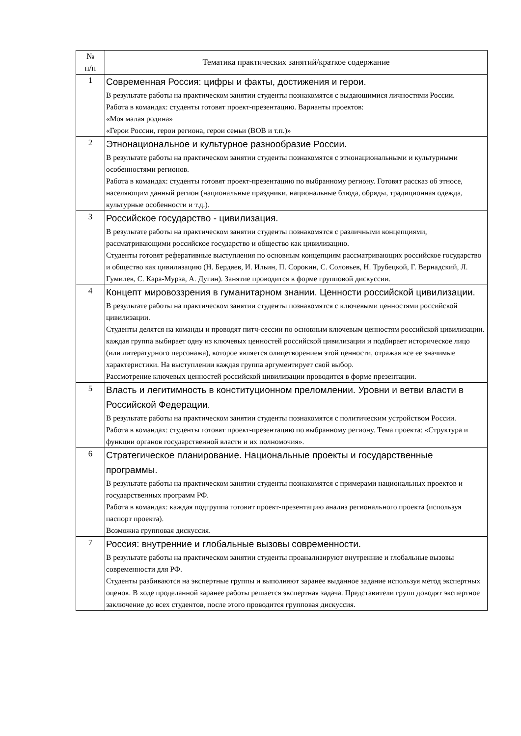| № п/п | Тематика практических занятий/краткое содержание |
| --- | --- |
| 1 | Современная Россия: цифры и факты, достижения и герои. В результате работы на практическом занятии студенты познакомятся с выдающимися личностями России. Работа в командах: студенты готовят проект-презентацию. Варианты проектов: «Моя малая родина» «Герои России, герои региона, герои семьи (ВОВ и т.п.)» |
| 2 | Этнонациональное и культурное разнообразие России. В результате работы на практическом занятии студенты познакомятся с этнонациональными и культурными особенностями регионов. Работа в командах: студенты готовят проект-презентацию по выбранному региону. Готовят рассказ об этносе, населяющим данный регион (национальные праздники, национальные блюда, обряды, традиционная одежда, культурные особенности и т.д.). |
| 3 | Российское государство - цивилизация. В результате работы на практическом занятии студенты познакомятся с различными концепциями, рассматривающими российское государство и общество как цивилизацию. Студенты готовят реферативные выступления по основным концепциям рассматривающих российское государство и общество как цивилизацию (Н. Бердяев, И. Ильин, П. Сорокин, С. Соловьев, Н. Трубецкой, Г. Вернадский, Л. Гумилев, С. Кара-Мурза, А. Дугин). Занятие проводится в форме групповой дискуссии. |
| 4 | Концепт мировоззрения в гуманитарном знании. Ценности российской цивилизации. В результате работы на практическом занятии студенты познакомятся с ключевыми ценностями российской цивилизации. Студенты делятся на команды и проводят питч-сессии по основным ключевым ценностям российской цивилизации. каждая группа выбирает одну из ключевых ценностей российской цивилизации и подбирает историческое лицо (или литературного персонажа), которое является олицетворением этой ценности, отражая все ее значимые характеристики. На выступлении каждая группа аргументирует свой выбор. Рассмотрение ключевых ценностей российской цивилизации проводится в форме презентации. |
| 5 | Власть и легитимность в конституционном преломлении. Уровни и ветви власти в Российской Федерации. В результате работы на практическом занятии студенты познакомятся с политическим устройством России. Работа в командах: студенты готовят проект-презентацию по выбранному региону. Тема проекта: «Структура и функции органов государственной власти и их полномочия». |
| 6 | Стратегическое планирование. Национальные проекты и государственные программы. В результате работы на практическом занятии студенты познакомятся с примерами национальных проектов и государственных программ РФ. Работа в командах: каждая подгруппа готовит проект-презентацию анализ регионального проекта (используя паспорт проекта). Возможна групповая дискуссия. |
| 7 | Россия: внутренние и глобальные вызовы современности. В результате работы на практическом занятии студенты проанализируют внутренние и глобальные вызовы современности для РФ. Студенты разбиваются на экспертные группы и выполняют заранее выданное задание используя метод экспертных оценок. В ходе проделанной заранее работы решается экспертная задача. Представители групп доводят экспертное заключение до всех студентов, после этого проводится групповая дискуссия. |